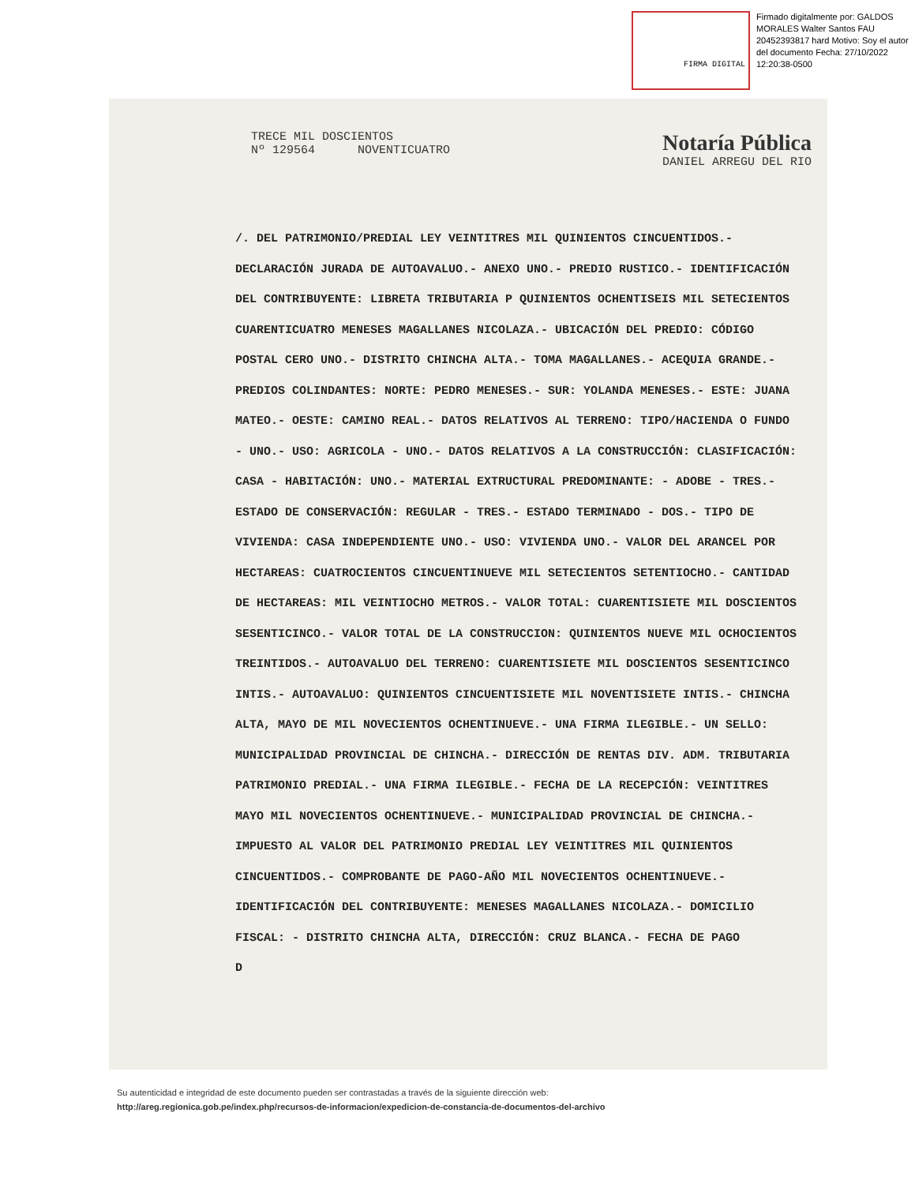FIRMA DIGITAL
Firmado digitalmente por: GALDOS MORALES Walter Santos FAU 20452393817 hard Motivo: Soy el autor del documento Fecha: 27/10/2022 12:20:38-0500
TRECE MIL DOSCIENTOS
Nº 129564 NOVENTICUATRO
Notaría Pública
DANIEL ARREGU DEL RIO
/. DEL PATRIMONIO/PREDIAL LEY VEINTITRES MIL QUINIENTOS CINCUENTIDOS.- DECLARACIÓN JURADA DE AUTOAVALUO.- ANEXO UNO.- PREDIO RUSTICO.- IDENTIFICACIÓN DEL CONTRIBUYENTE: LIBRETA TRIBUTARIA P QUINIENTOS OCHENTISEIS MIL SETECIENTOS CUARENTICUATRO MENESES MAGALLANES NICOLAZA.- UBICACIÓN DEL PREDIO: CÓDIGO POSTAL CERO UNO.- DISTRITO CHINCHA ALTA.- TOMA MAGALLANES.- ACEQUIA GRANDE.- PREDIOS COLINDANTES: NORTE: PEDRO MENESES.- SUR: YOLANDA MENESES.- ESTE: JUANA MATEO.- OESTE: CAMINO REAL.- DATOS RELATIVOS AL TERRENO: TIPO/HACIENDA O FUNDO - UNO.- USO: AGRICOLA - UNO.- DATOS RELATIVOS A LA CONSTRUCCIÓN: CLASIFICACIÓN: CASA - HABITACIÓN: UNO.- MATERIAL EXTRUCTURAL PREDOMINANTE: - ADOBE - TRES.- ESTADO DE CONSERVACIÓN: REGULAR - TRES.- ESTADO TERMINADO - DOS.- TIPO DE VIVIENDA: CASA INDEPENDIENTE UNO.- USO: VIVIENDA UNO.- VALOR DEL ARANCEL POR HECTAREAS: CUATROCIENTOS CINCUENTINUEVE MIL SETECIENTOS SETENTIOCHO.- CANTIDAD DE HECTAREAS: MIL VEINTIOCHO METROS.- VALOR TOTAL: CUARENTISIETE MIL DOSCIENTOS SESENTICINCO.- VALOR TOTAL DE LA CONSTRUCCION: QUINIENTOS NUEVE MIL OCHOCIENTOS TREINTIDOS.- AUTOAVALUO DEL TERRENO: CUARENTISIETE MIL DOSCIENTOS SESENTICINCO INTIS.- AUTOAVALUO: QUINIENTOS CINCUENTISIETE MIL NOVENTISIETE INTIS.- CHINCHA ALTA, MAYO DE MIL NOVECIENTOS OCHENTINUEVE.- UNA FIRMA ILEGIBLE.- UN SELLO: MUNICIPALIDAD PROVINCIAL DE CHINCHA.- DIRECCIÓN DE RENTAS DIV. ADM. TRIBUTARIA PATRIMONIO PREDIAL.- UNA FIRMA ILEGIBLE.- FECHA DE LA RECEPCIÓN: VEINTITRES MAYO MIL NOVECIENTOS OCHENTINUEVE.- MUNICIPALIDAD PROVINCIAL DE CHINCHA.- IMPUESTO AL VALOR DEL PATRIMONIO PREDIAL LEY VEINTITRES MIL QUINIENTOS CINCUENTIDOS.- COMPROBANTE DE PAGO-AÑO MIL NOVECIENTOS OCHENTINUEVE.- IDENTIFICACIÓN DEL CONTRIBUYENTE: MENESES MAGALLANES NICOLAZA.- DOMICILIO FISCAL: - DISTRITO CHINCHA ALTA, DIRECCIÓN: CRUZ BLANCA.- FECHA DE PAGO
D
Su autenticidad e integridad de este documento pueden ser contrastadas a través de la siguiente dirección web:
http://areg.regionica.gob.pe/index.php/recursos-de-informacion/expedicion-de-constancia-de-documentos-del-archivo